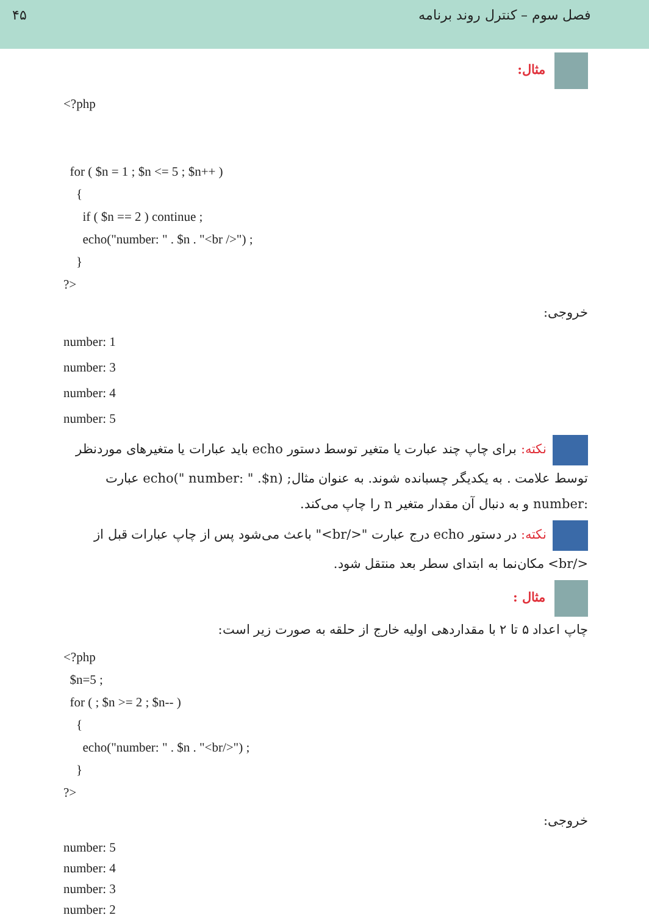۴۵ فصل سوم – کنترل روند برنامه
مثال:
<?php
for ( $n = 1 ; $n <= 5 ; $n++ )
{
if ( $n == 2 ) continue ;
echo("number: " . $n . "<br />") ;
}
?>
خروجی:
number: 1
number: 3
number: 4
number: 5
نکته: برای چاپ چند عبارت یا متغیر توسط دستور echo باید عبارات یا متغیرهای موردنظر توسط علامت . به یکدیگر چسبانده شوند. به عنوان مثال; echo(" number: " .$n) عبارت :number و به دنبال آن مقدار متغیر n را چاپ می‌کند.
نکته: در دستور echo درج عبارت "</br>" باعث می‌شود پس از چاپ عبارات قبل از </br> مکان‌نما به ابتدای سطر بعد منتقل شود.
مثال :
چاپ اعداد ۵ تا ۲ با مقداردهی اولیه خارج از حلقه به صورت زیر است:
<?php
$n=5 ;
for ( ; $n >= 2 ; $n-- )
{
echo("number: " . $n . "<br/>") ;
}
?>
خروجی:
number: 5
number: 4
number: 3
number: 2